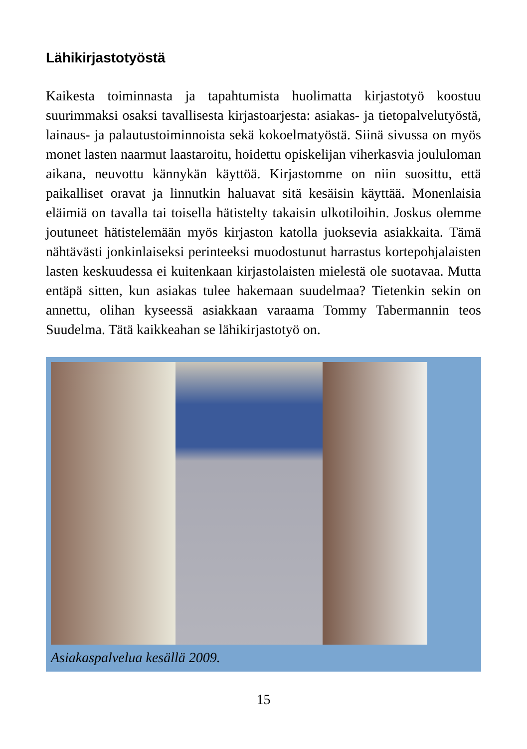Lähikirjastotyöstä
Kaikesta toiminnasta ja tapahtumista huolimatta kirjastotyö koostuu suurimmaksi osaksi tavallisesta kirjastoarjesta: asiakas- ja tietopalvelutyöstä, lainaus- ja palautustoiminnoista sekä kokoelmatyöstä. Siinä sivussa on myös monet lasten naarmut laastaroitu, hoidettu opiskelijan viherkasvia joululoman aikana, neuvottu kännykän käyttöä. Kirjastomme on niin suosittu, että paikalliset oravat ja linnutkin haluavat sitä kesäisin käyttää. Monenlaisia eläimiä on tavalla tai toisella hätistelty takaisin ulkotiloihin. Joskus olemme joutuneet hätistelemään myös kirjaston katolla juoksevia asiakkaita. Tämä nähtävästi jonkinlaiseksi perinteeksi muodostunut harrastus kortepohjalaisten lasten keskuudessa ei kuitenkaan kirjastolaisten mielestä ole suotavaa. Mutta entäpä sitten, kun asiakas tulee hakemaan suudelmaa? Tietenkin sekin on annettu, olihan kyseessä asiakkaan varaama Tommy Tabermannin teos Suudelma. Tätä kaikkeahan se lähikirjastotyö on.
Asiakaspalvelua kesällä 2009.
15